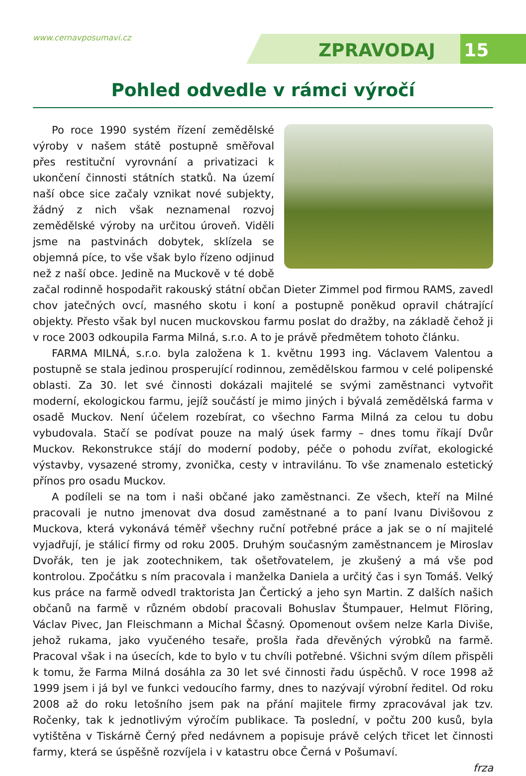www.cernavposumavi.cz
ZPRAVODAJ 15
Pohled odvedle v rámci výročí
Po roce 1990 systém řízení zemědělské výroby v našem státě postupně směřoval přes restituční vyrovnání a privatizaci k ukončení činnosti státních statků. Na území naší obce sice začaly vznikat nové subjekty, žádný z nich však neznamenal rozvoj zemědělské výroby na určitou úroveň. Viděli jsme na pastvinách dobytek, sklízela se objemná píce, to vše však bylo řízeno odjinud než z naší obce. Jedině na Muckově v té době začal rodinně hospodařit rakouský státní občan Dieter Zimmel pod firmou RAMS, zavedl chov jatečných ovcí, masného skotu i koní a postupně poněkud opravil chátrající objekty. Přesto však byl nucen muckovskou farmu poslat do dražby, na základě čehož ji v roce 2003 odkoupila Farma Milná, s.r.o. A to je právě předmětem tohoto článku.
FARMA MILNÁ, s.r.o. byla založena k 1. květnu 1993 ing. Václavem Valentou a postupně se stala jedinou prosperující rodinnou, zemědělskou farmou v celé polipenské oblasti. Za 30. let své činnosti dokázali majitelé se svými zaměstnanci vytvořit moderní, ekologickou farmu, jejíž součástí je mimo jiných i bývalá zemědělská farma v osadě Muckov. Není účelem rozebírat, co všechno Farma Milná za celou tu dobu vybudovala. Stačí se podívat pouze na malý úsek farmy – dnes tomu říkají Dvůr Muckov. Rekonstrukce stájí do moderní podoby, péče o pohodu zvířat, ekologické výstavby, vysazené stromy, zvonička, cesty v intravilánu. To vše znamenalo estetický přínos pro osadu Muckov.
A podíleli se na tom i naši občané jako zaměstnanci. Ze všech, kteří na Milné pracovali je nutno jmenovat dva dosud zaměstnané a to paní Ivanu Divišovou z Muckova, která vykonává téměř všechny ruční potřebné práce a jak se o ní majitelé vyjadřují, je stálicí firmy od roku 2005. Druhým současným zaměstnancem je Miroslav Dvořák, ten je jak zootechnikem, tak ošetřovatelem, je zkušený a má vše pod kontrolou. Zpočátku s ním pracovala i manželka Daniela a určitý čas i syn Tomáš. Velký kus práce na farmě odvedl traktorista Jan Čertický a jeho syn Martin. Z dalších našich občanů na farmě v různém období pracovali Bohuslav Štumpauer, Helmut Flöring, Václav Pivec, Jan Fleischmann a Michal Ščasný. Opomenout ovšem nelze Karla Diviše, jehož rukama, jako vyučeného tesaře, prošla řada dřevěných výrobků na farmě. Pracoval však i na úsecích, kde to bylo v tu chvíli potřebné. Všichni svým dílem přispěli k tomu, že Farma Milná dosáhla za 30 let své činnosti řadu úspěchů. V roce 1998 až 1999 jsem i já byl ve funkci vedoucího farmy, dnes to nazývají výrobní ředitel. Od roku 2008 až do roku letošního jsem pak na přání majitele firmy zpracovával jak tzv. Ročenky, tak k jednotlivým výročím publikace. Ta poslední, v počtu 200 kusů, byla vytištěna v Tiskárně Černý před nedávnem a popisuje právě celých třicet let činnosti farmy, která se úspěšně rozvíjela i v katastru obce Černá v Pošumaví.
frza